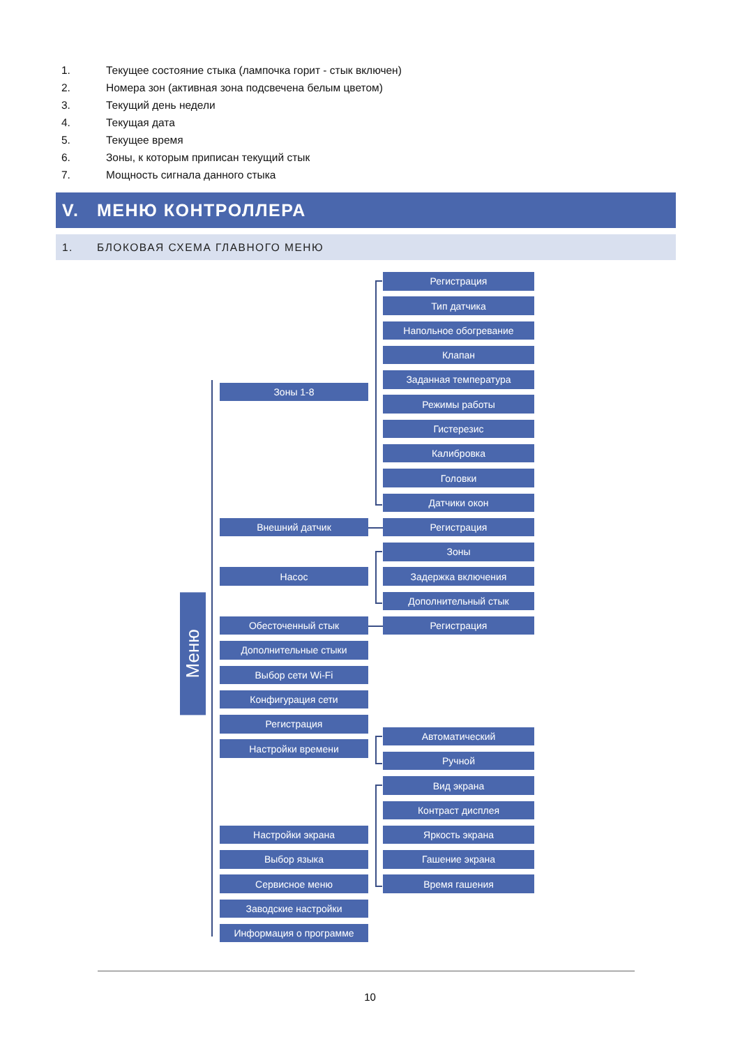1. Текущее состояние стыка (лампочка горит - стык включен)
2. Номера зон (активная зона подсвечена белым цветом)
3. Текущий день недели
4. Текущая дата
5. Текущее время
6. Зоны, к которым приписан текущий стык
7. Мощность сигнала данного стыка
V. МЕНЮ КОНТРОЛЛЕРА
1. БЛОКОВАЯ СХЕМА ГЛАВНОГО МЕНЮ
Меню
Зоны 1-8
Регистрация
Тип датчика
Напольное обогревание
Клапан
Заданная температура
Режимы работы
Гистерезис
Калибровка
Головки
Датчики окон
Внешний датчик
Регистрация
Насос
Зоны
Задержка включения
Дополнительный стык
Обесточенный стык
Регистрация
Дополнительные стыки
Выбор сети Wi-Fi
Конфигурация сети
Регистрация
Настройки времени
Автоматический
Ручной
Настройки экрана
Вид экрана
Контраст дисплея
Яркость экрана
Гашение экрана
Время гашения
Выбор языка
Сервисное меню
Заводские настройки
Информация о программе
10